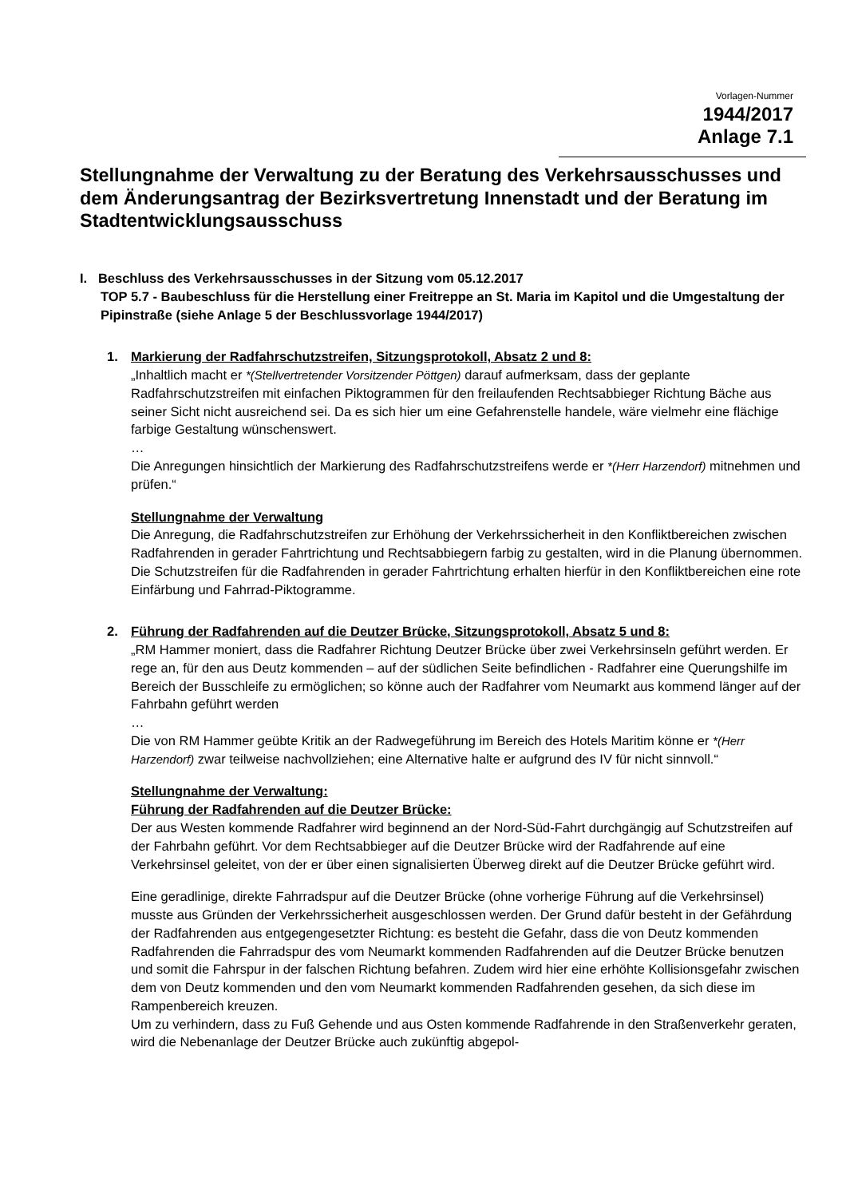Vorlagen-Nummer
1944/2017
Anlage 7.1
Stellungnahme der Verwaltung zu der Beratung des Verkehrsausschusses und dem Änderungsantrag der Bezirksvertretung Innenstadt und der Beratung im Stadtentwicklungsausschuss
I. Beschluss des Verkehrsausschusses in der Sitzung vom 05.12.2017
TOP 5.7 - Baubeschluss für die Herstellung einer Freitreppe an St. Maria im Kapitol und die Umgestaltung der Pipinstraße (siehe Anlage 5 der Beschlussvorlage 1944/2017)
1. Markierung der Radfahrschutzstreifen, Sitzungsprotokoll, Absatz 2 und 8:
„Inhaltlich macht er *(Stellvertretender Vorsitzender Pöttgen) darauf aufmerksam, dass der geplante Radfahrschutzstreifen mit einfachen Piktogrammen für den freilaufenden Rechtsabbieger Richtung Bäche aus seiner Sicht nicht ausreichend sei. Da es sich hier um eine Gefahrenstelle handele, wäre vielmehr eine flächige farbige Gestaltung wünschenswert.
…
Die Anregungen hinsichtlich der Markierung des Radfahrschutzstreifens werde er *(Herr Harzendorf) mitnehmen und prüfen.“
Stellungnahme der Verwaltung
Die Anregung, die Radfahrschutzstreifen zur Erhöhung der Verkehrssicherheit in den Konfliktbereichen zwischen Radfahrenden in gerader Fahrtrichtung und Rechtsabbiegern farbig zu gestalten, wird in die Planung übernommen. Die Schutzstreifen für die Radfahrenden in gerader Fahrtrichtung erhalten hierfür in den Konfliktbereichen eine rote Einfärbung und Fahrrad-Piktogramme.
2. Führung der Radfahrenden auf die Deutzer Brücke, Sitzungsprotokoll, Absatz 5 und 8:
„RM Hammer moniert, dass die Radfahrer Richtung Deutzer Brücke über zwei Verkehrsinseln geführt werden. Er rege an, für den aus Deutz kommenden – auf der südlichen Seite befindlichen - Radfahrer eine Querungshilfe im Bereich der Busschleife zu ermöglichen; so könne auch der Radfahrer vom Neumarkt aus kommend länger auf der Fahrbahn geführt werden
…
Die von RM Hammer geübte Kritik an der Radwegeführung im Bereich des Hotels Maritim könne er *(Herr Harzendorf) zwar teilweise nachvollziehen; eine Alternative halte er aufgrund des IV für nicht sinnvoll.“
Stellungnahme der Verwaltung:
Führung der Radfahrenden auf die Deutzer Brücke:
Der aus Westen kommende Radfahrer wird beginnend an der Nord-Süd-Fahrt durchgängig auf Schutzstreifen auf der Fahrbahn geführt. Vor dem Rechtsabbieger auf die Deutzer Brücke wird der Radfahrende auf eine Verkehrsinsel geleitet, von der er über einen signalisierten Überweg direkt auf die Deutzer Brücke geführt wird.
Eine geradlinige, direkte Fahrradspur auf die Deutzer Brücke (ohne vorherige Führung auf die Verkehrsinsel) musste aus Gründen der Verkehrssicherheit ausgeschlossen werden. Der Grund dafür besteht in der Gefährdung der Radfahrenden aus entgegengesetzter Richtung: es besteht die Gefahr, dass die von Deutz kommenden Radfahrenden die Fahrradspur des vom Neumarkt kommenden Radfahrenden auf die Deutzer Brücke benutzen und somit die Fahrspur in der falschen Richtung befahren. Zudem wird hier eine erhöhte Kollisionsgefahr zwischen dem von Deutz kommenden und den vom Neumarkt kommenden Radfahrenden gesehen, da sich diese im Rampenbereich kreuzen.
Um zu verhindern, dass zu Fuß Gehende und aus Osten kommende Radfahrende in den Straßenverkehr geraten, wird die Nebenanlage der Deutzer Brücke auch zukünftig abgepol-